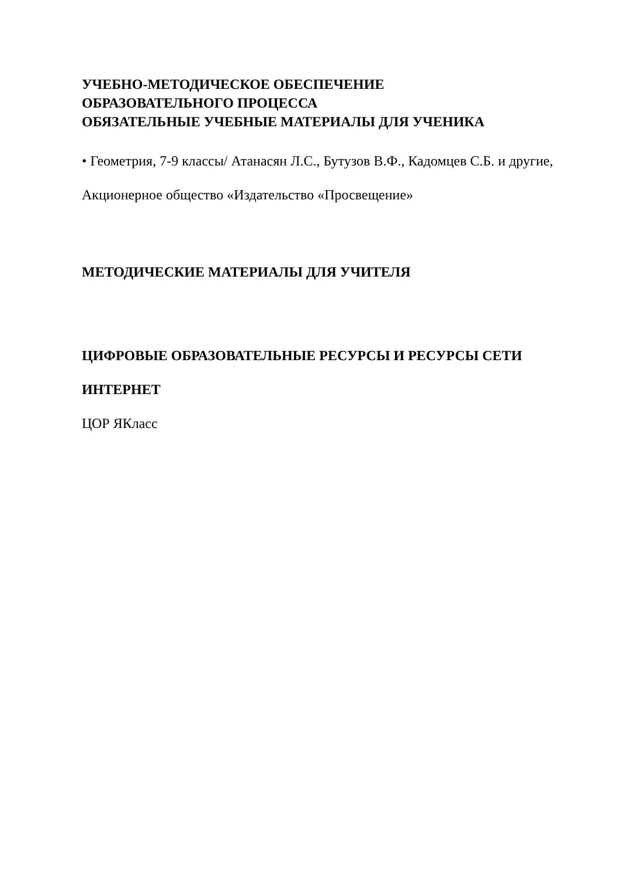УЧЕБНО-МЕТОДИЧЕСКОЕ ОБЕСПЕЧЕНИЕ
ОБРАЗОВАТЕЛЬНОГО ПРОЦЕССА
ОБЯЗАТЕЛЬНЫЕ УЧЕБНЫЕ МАТЕРИАЛЫ ДЛЯ УЧЕНИКА
• Геометрия, 7-9 классы/ Атанасян Л.С., Бутузов В.Ф., Кадомцев С.Б. и другие, Акционерное общество «Издательство «Просвещение»
МЕТОДИЧЕСКИЕ МАТЕРИАЛЫ ДЛЯ УЧИТЕЛЯ
ЦИФРОВЫЕ ОБРАЗОВАТЕЛЬНЫЕ РЕСУРСЫ И РЕСУРСЫ СЕТИ ИНТЕРНЕТ
ЦОР ЯКласс